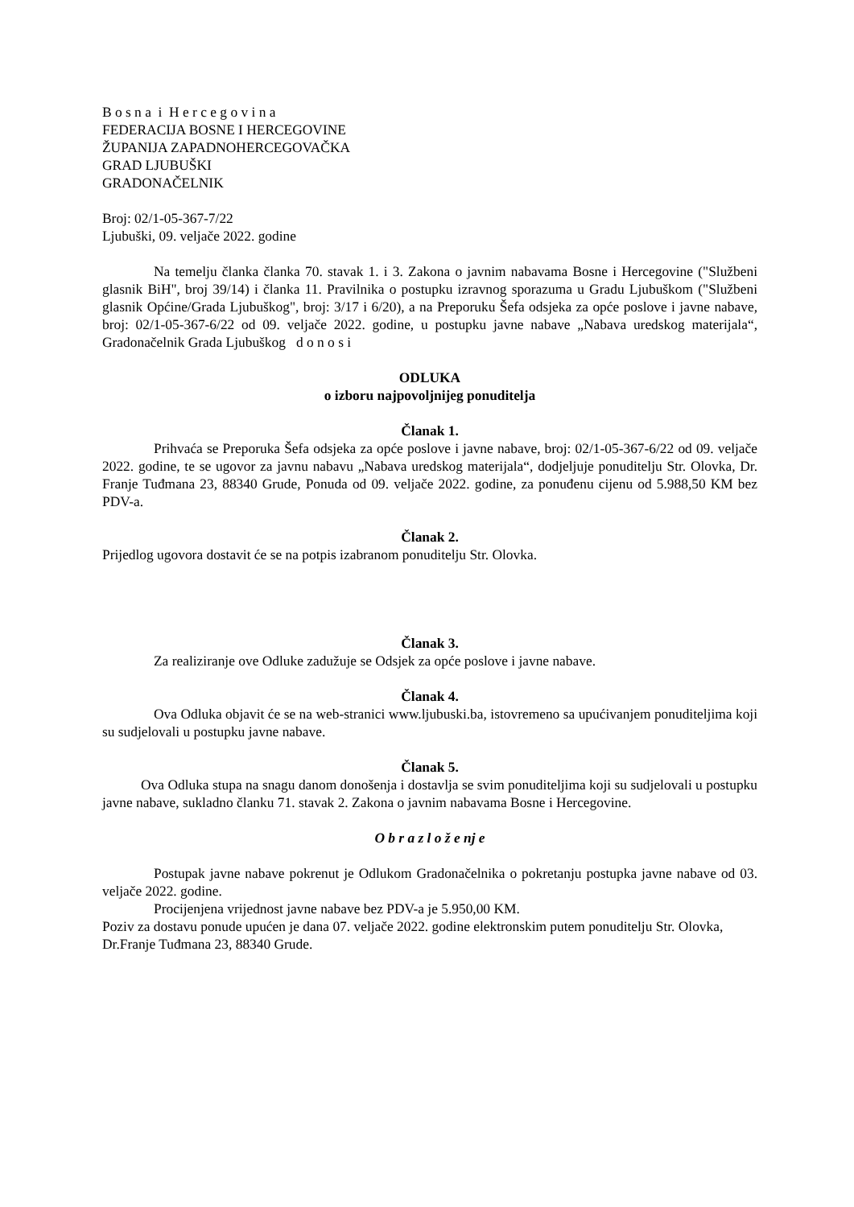B o s n a i H e r c e g o v i n a
FEDERACIJA BOSNE I HERCEGOVINE
ŽUPANIJA ZAPADNOHERCEGOVAČKA
GRAD LJUBUŠKI
GRADONAČELNIK
Broj: 02/1-05-367-7/22
Ljubuški, 09. veljače 2022. godine
Na temelju članka članka 70. stavak 1. i 3. Zakona o javnim nabavama Bosne i Hercegovine ("Službeni glasnik BiH", broj 39/14) i članka 11. Pravilnika o postupku izravnog sporazuma u Gradu Ljubuškom ("Službeni glasnik Općine/Grada Ljubuškog", broj: 3/17 i 6/20), a na Preporuku Šefa odsjeka za opće poslove i javne nabave, broj: 02/1-05-367-6/22 od 09. veljače 2022. godine, u postupku javne nabave „Nabava uredskog materijala“, Gradonačelnik Grada Ljubuškog d o n o s i
ODLUKA
o izboru najpovoljnijeg ponuditelja
Članak 1.
Prihvaća se Preporuka Šefa odsjeka za opće poslove i javne nabave, broj: 02/1-05-367-6/22 od 09. veljače 2022. godine, te se ugovor za javnu nabavu „Nabava uredskog materijala“, dodjeljuje ponuditelju Str. Olovka, Dr. Franje Tuđmana 23, 88340 Grude, Ponuda od 09. veljače 2022. godine, za ponuđenu cijenu od 5.988,50 KM bez PDV-a.
Članak 2.
Prijedlog ugovora dostavit će se na potpis izabranom ponuditelju Str. Olovka.
Članak 3.
Za realiziranje ove Odluke zadužuje se Odsjek za opće poslove i javne nabave.
Članak 4.
Ova Odluka objavit će se na web-stranici www.ljubuski.ba, istovremeno sa upućivanjem ponuditeljima koji su sudjelovali u postupku javne nabave.
Članak 5.
Ova Odluka stupa na snagu danom donošenja i dostavlja se svim ponuditeljima koji su sudjelovali u postupku javne nabave, sukladno članku 71. stavak 2. Zakona o javnim nabavama Bosne i Hercegovine.
O b r a z l o ž e nj e
Postupak javne nabave pokrenut je Odlukom Gradonačelnika o pokretanju postupka javne nabave od 03. veljače 2022. godine.
Procijenjena vrijednost javne nabave bez PDV-a je 5.950,00 KM.
Poziv za dostavu ponude upućen je dana 07. veljače 2022. godine elektronskim putem ponuditelju Str. Olovka, Dr.Franje Tuđmana 23, 88340 Grude.